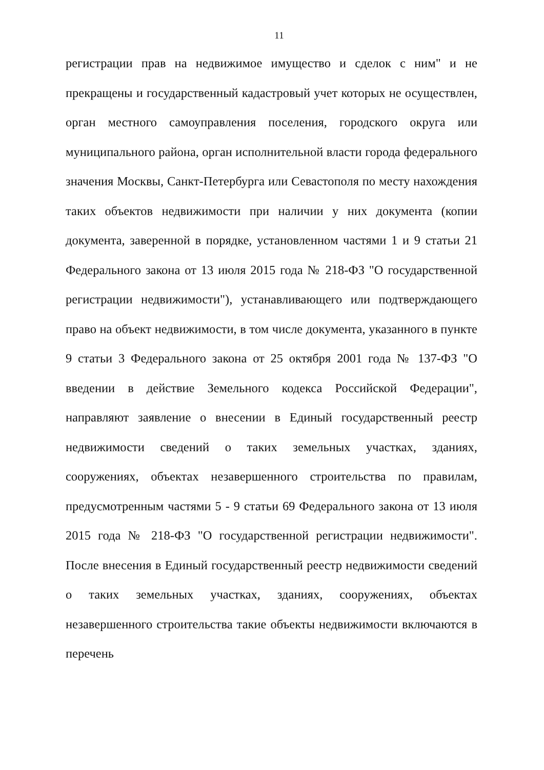11
регистрации прав на недвижимое имущество и сделок с ним" и не прекращены и государственный кадастровый учет которых не осуществлен, орган местного самоуправления поселения, городского округа или муниципального района, орган исполнительной власти города федерального значения Москвы, Санкт-Петербурга или Севастополя по месту нахождения таких объектов недвижимости при наличии у них документа (копии документа, заверенной в порядке, установленном частями 1 и 9 статьи 21 Федерального закона от 13 июля 2015 года № 218-ФЗ "О государственной регистрации недвижимости"), устанавливающего или подтверждающего право на объект недвижимости, в том числе документа, указанного в пункте 9 статьи 3 Федерального закона от 25 октября 2001 года № 137-ФЗ "О введении в действие Земельного кодекса Российской Федерации", направляют заявление о внесении в Единый государственный реестр недвижимости сведений о таких земельных участках, зданиях, сооружениях, объектах незавершенного строительства по правилам, предусмотренным частями 5 - 9 статьи 69 Федерального закона от 13 июля 2015 года № 218-ФЗ "О государственной регистрации недвижимости". После внесения в Единый государственный реестр недвижимости сведений о таких земельных участках, зданиях, сооружениях, объектах незавершенного строительства такие объекты недвижимости включаются в перечень